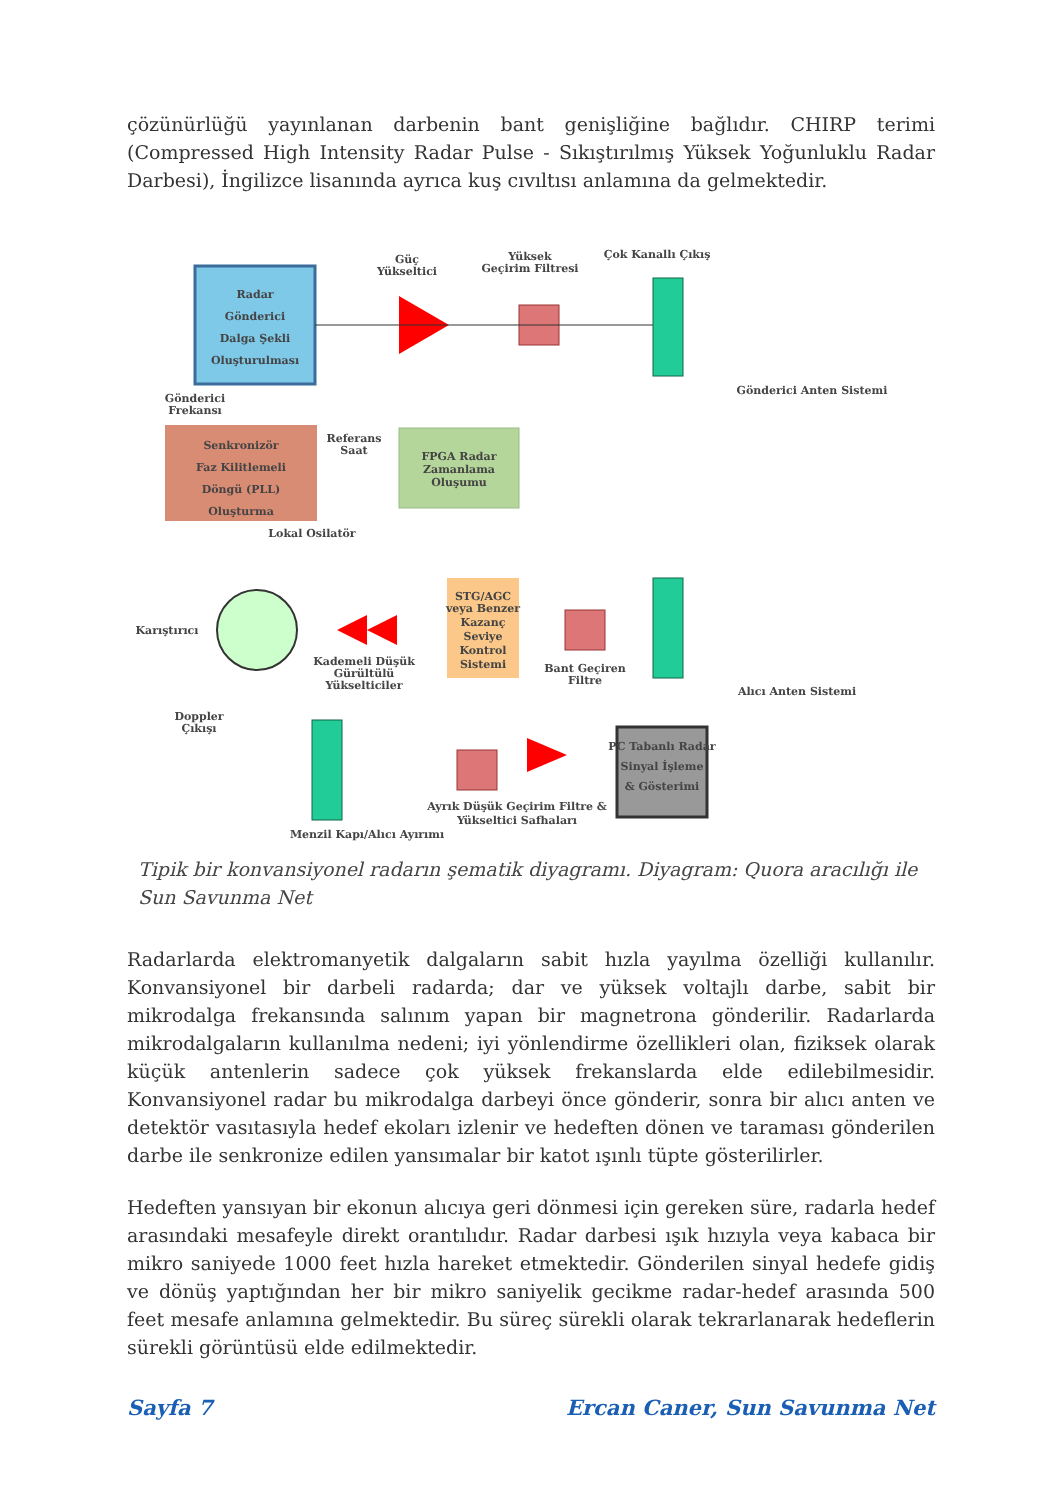çözünürlüğü yayınlanan darbenin bant genişliğine bağlıdır. CHIRP terimi (Compressed High Intensity Radar Pulse - Sıkıştırılmış Yüksek Yoğunluklu Radar Darbesi), İngilizce lisanında ayrıca kuş cıvıltısı anlamına da gelmektedir.
Radar
Gönderici
Dalga Şekli
Oluşturulması
Güç
Yükseltici
Yüksek
Geçirim Filtresi
Çok Kanallı Çıkış
Gönderici Anten Sistemi
Gönderici
Frekansı
Senkronizör
Faz Kilitlemeli
Döngü (PLL)
Oluşturma
Referans
Saat
FPGA Radar
Zamanlama
Oluşumu
Lokal Osilatör
Karıştırıcı
Kademeli Düşük
Gürültülü
Yükselticiler
STG/AGC
veya Benzer
Kazanç
Seviye
Kontrol
Sistemi
Bant Geçiren
Filtre
Alıcı Anten Sistemi
Doppler
Çıkışı
Menzil Kapı/Alıcı Ayırımı
Ayrık Düşük Geçirim Filtre &
Yükseltici Safhaları
PC Tabanlı Radar
Sinyal İşleme
& Gösterimi
Tipik bir konvansiyonel radarın şematik diyagramı. Diyagram: Quora aracılığı ile Sun Savunma Net
Radarlarda elektromanyetik dalgaların sabit hızla yayılma özelliği kullanılır. Konvansiyonel bir darbeli radarda; dar ve yüksek voltajlı darbe, sabit bir mikrodalga frekansında salınım yapan bir magnetrona gönderilir. Radarlarda mikrodalgaların kullanılma nedeni; iyi yönlendirme özellikleri olan, fiziksek olarak küçük antenlerin sadece çok yüksek frekanslarda elde edilebilmesidir. Konvansiyonel radar bu mikrodalga darbeyi önce gönderir, sonra bir alıcı anten ve detektör vasıtasıyla hedef ekoları izlenir ve hedeften dönen ve taraması gönderilen darbe ile senkronize edilen yansımalar bir katot ışınlı tüpte gösterilirler.
Hedeften yansıyan bir ekonun alıcıya geri dönmesi için gereken süre, radarla hedef arasındaki mesafeyle direkt orantılıdır. Radar darbesi ışık hızıyla veya kabaca bir mikro saniyede 1000 feet hızla hareket etmektedir. Gönderilen sinyal hedefe gidiş ve dönüş yaptığından her bir mikro saniyelik gecikme radar-hedef arasında 500 feet mesafe anlamına gelmektedir. Bu süreç sürekli olarak tekrarlanarak hedeflerin sürekli görüntüsü elde edilmektedir.
Sayfa 7 Ercan Caner, Sun Savunma Net